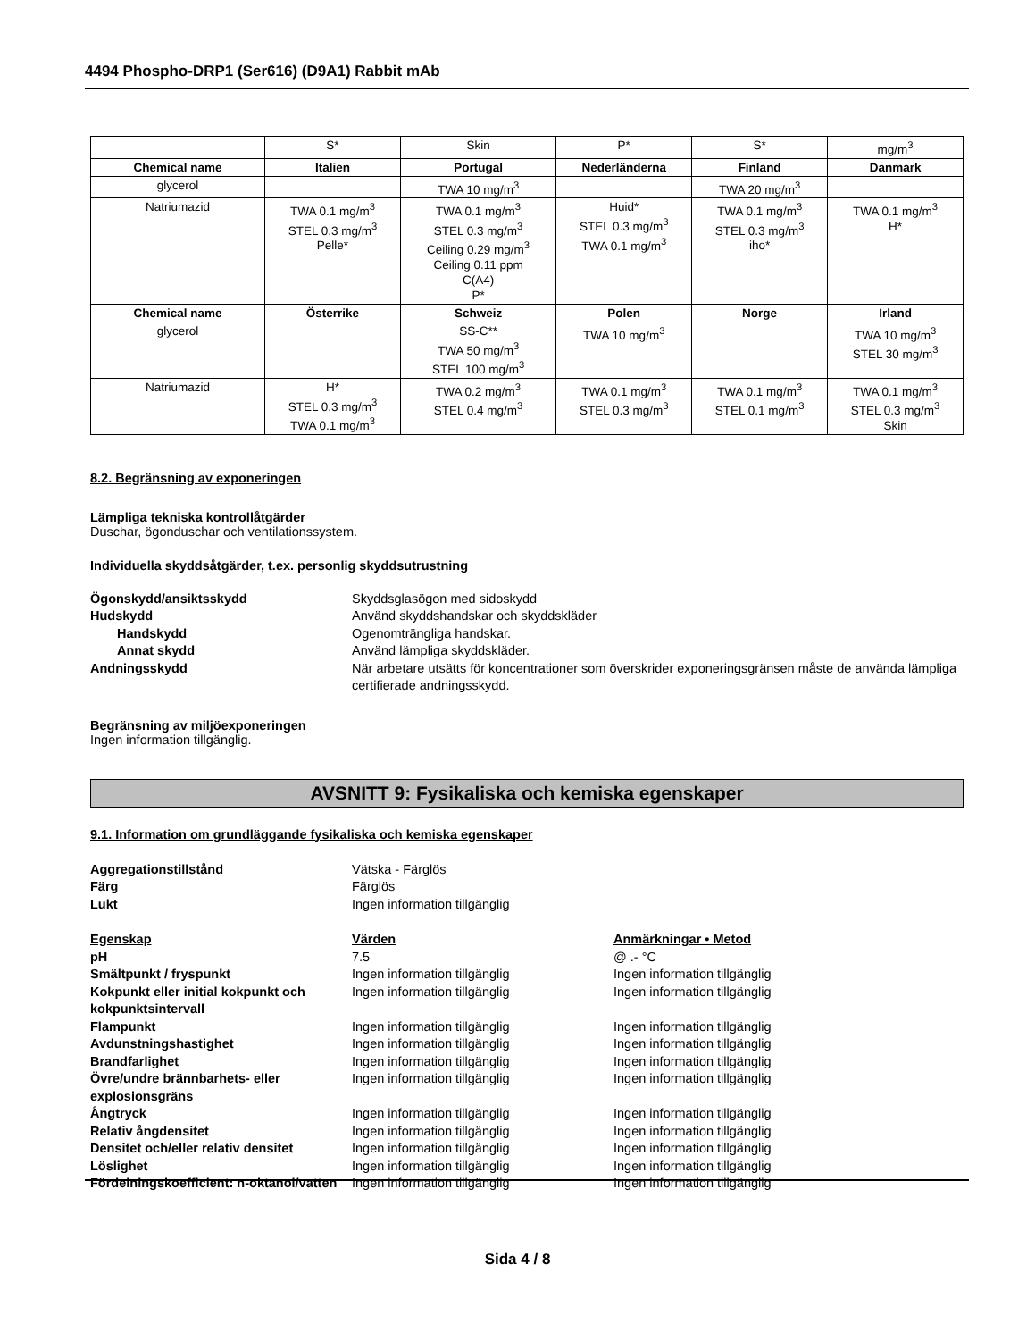4494 Phospho-DRP1 (Ser616) (D9A1) Rabbit mAb
| | S* | Skin | P* | S* | mg/m<sup>3</sup> |
| Chemical name | Italien | Portugal | Nederländerna | Finland | Danmark |
| glycerol | | TWA 10 mg/m<sup>3</sup> | | TWA 20 mg/m<sup>3</sup> | |
| Natriumazid | TWA 0.1 mg/m<sup>3</sup> STEL 0.3 mg/m<sup>3</sup> Pelle* | TWA 0.1 mg/m<sup>3</sup> STEL 0.3 mg/m<sup>3</sup> Ceiling 0.29 mg/m<sup>3</sup> Ceiling 0.11 ppm C(A4) P* | Huid* STEL 0.3 mg/m<sup>3</sup> TWA 0.1 mg/m<sup>3</sup> | TWA 0.1 mg/m<sup>3</sup> STEL 0.3 mg/m<sup>3</sup> iho* | TWA 0.1 mg/m<sup>3</sup> H* |
| Chemical name | Österrike | Schweiz | Polen | Norge | Irland |
| glycerol | | SS-C** TWA 50 mg/m<sup>3</sup> STEL 100 mg/m<sup>3</sup> | TWA 10 mg/m<sup>3</sup> | | TWA 10 mg/m<sup>3</sup> STEL 30 mg/m<sup>3</sup> |
| Natriumazid | H* STEL 0.3 mg/m<sup>3</sup> TWA 0.1 mg/m<sup>3</sup> | TWA 0.2 mg/m<sup>3</sup> STEL 0.4 mg/m<sup>3</sup> | TWA 0.1 mg/m<sup>3</sup> STEL 0.3 mg/m<sup>3</sup> | TWA 0.1 mg/m<sup>3</sup> STEL 0.1 mg/m<sup>3</sup> | TWA 0.1 mg/m<sup>3</sup> STEL 0.3 mg/m<sup>3</sup> Skin |
8.2. Begränsning av exponeringen
Lämpliga tekniska kontrollåtgärder
Duschar, ögonduschar och ventilationssystem.
Individuella skyddsåtgärder, t.ex. personlig skyddsutrustning
Ögonskydd/ansiktsskydd
Skyddsglasögon med sidoskydd
Hudskydd
Använd skyddshandskar och skyddskläder
Handskydd
Ogenomträngliga handskar.
Annat skydd
Använd lämpliga skyddskläder.
Andningsskydd
När arbetare utsätts för koncentrationer som överskrider exponeringsgränsen måste de använda lämpliga certifierade andningsskydd.
Begränsning av miljöexponeringen
Ingen information tillgänglig.
AVSNITT 9: Fysikaliska och kemiska egenskaper
9.1. Information om grundläggande fysikaliska och kemiska egenskaper
Aggregationstillstånd
Vätska - Färglös
Färg
Färglös
Lukt
Ingen information tillgänglig
Egenskap
Värden
Anmärkningar • Metod
pH
7.5
@ .- °C
Smältpunkt / fryspunkt
Ingen information tillgänglig
Ingen information tillgänglig
Kokpunkt eller initial kokpunkt och kokpunktsintervall
Ingen information tillgänglig
Ingen information tillgänglig
Flampunkt
Ingen information tillgänglig
Ingen information tillgänglig
Avdunstningshastighet
Ingen information tillgänglig
Ingen information tillgänglig
Brandfarlighet
Ingen information tillgänglig
Ingen information tillgänglig
Övre/undre brännbarhets- eller explosionsgräns
Ingen information tillgänglig
Ingen information tillgänglig
Ångtryck
Ingen information tillgänglig
Ingen information tillgänglig
Relativ ångdensitet
Ingen information tillgänglig
Ingen information tillgänglig
Densitet och/eller relativ densitet
Ingen information tillgänglig
Ingen information tillgänglig
Löslighet
Ingen information tillgänglig
Ingen information tillgänglig
Fördelningskoefficient: n-oktanol/vatten
Ingen information tillgänglig
Ingen information tillgänglig
Sida 4 / 8